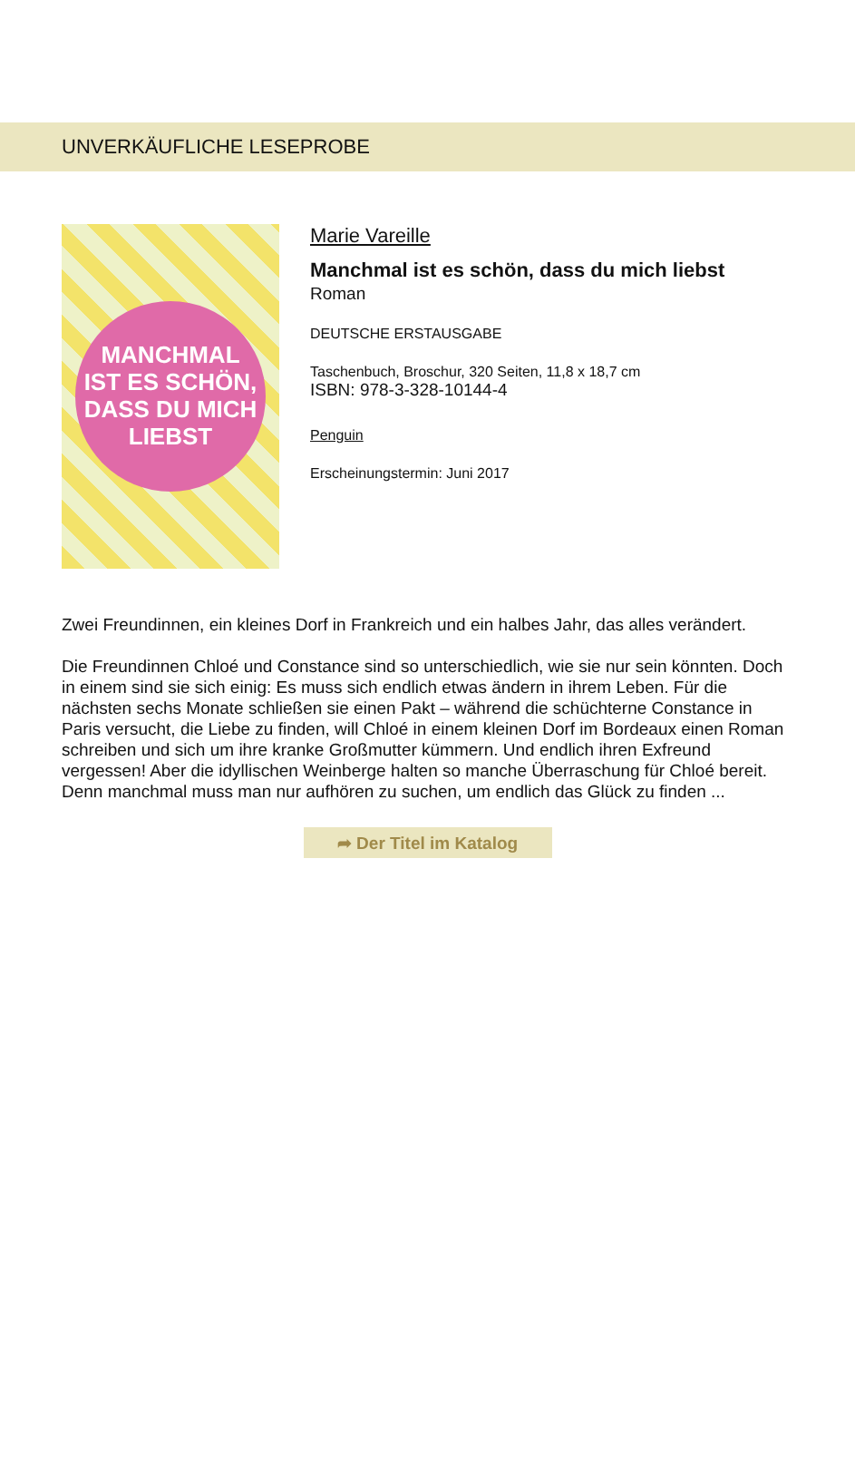UNVERKÄUFLICHE LESEPROBE
MANCHMAL
IST ES SCHÖN,
DASS DU MICH
LIEBST
Marie Vareille
Manchmal ist es schön, dass du mich liebst
Roman
DEUTSCHE ERSTAUSGABE
Taschenbuch, Broschur, 320 Seiten, 11,8 x 18,7 cm
ISBN: 978-3-328-10144-4
Penguin
Erscheinungstermin: Juni 2017
Zwei Freundinnen, ein kleines Dorf in Frankreich und ein halbes Jahr, das alles verändert.
Die Freundinnen Chloé und Constance sind so unterschiedlich, wie sie nur sein könnten. Doch in einem sind sie sich einig: Es muss sich endlich etwas ändern in ihrem Leben. Für die nächsten sechs Monate schließen sie einen Pakt – während die schüchterne Constance in Paris versucht, die Liebe zu finden, will Chloé in einem kleinen Dorf im Bordeaux einen Roman schreiben und sich um ihre kranke Großmutter kümmern. Und endlich ihren Exfreund vergessen! Aber die idyllischen Weinberge halten so manche Überraschung für Chloé bereit. Denn manchmal muss man nur aufhören zu suchen, um endlich das Glück zu finden ...
➦ Der Titel im Katalog